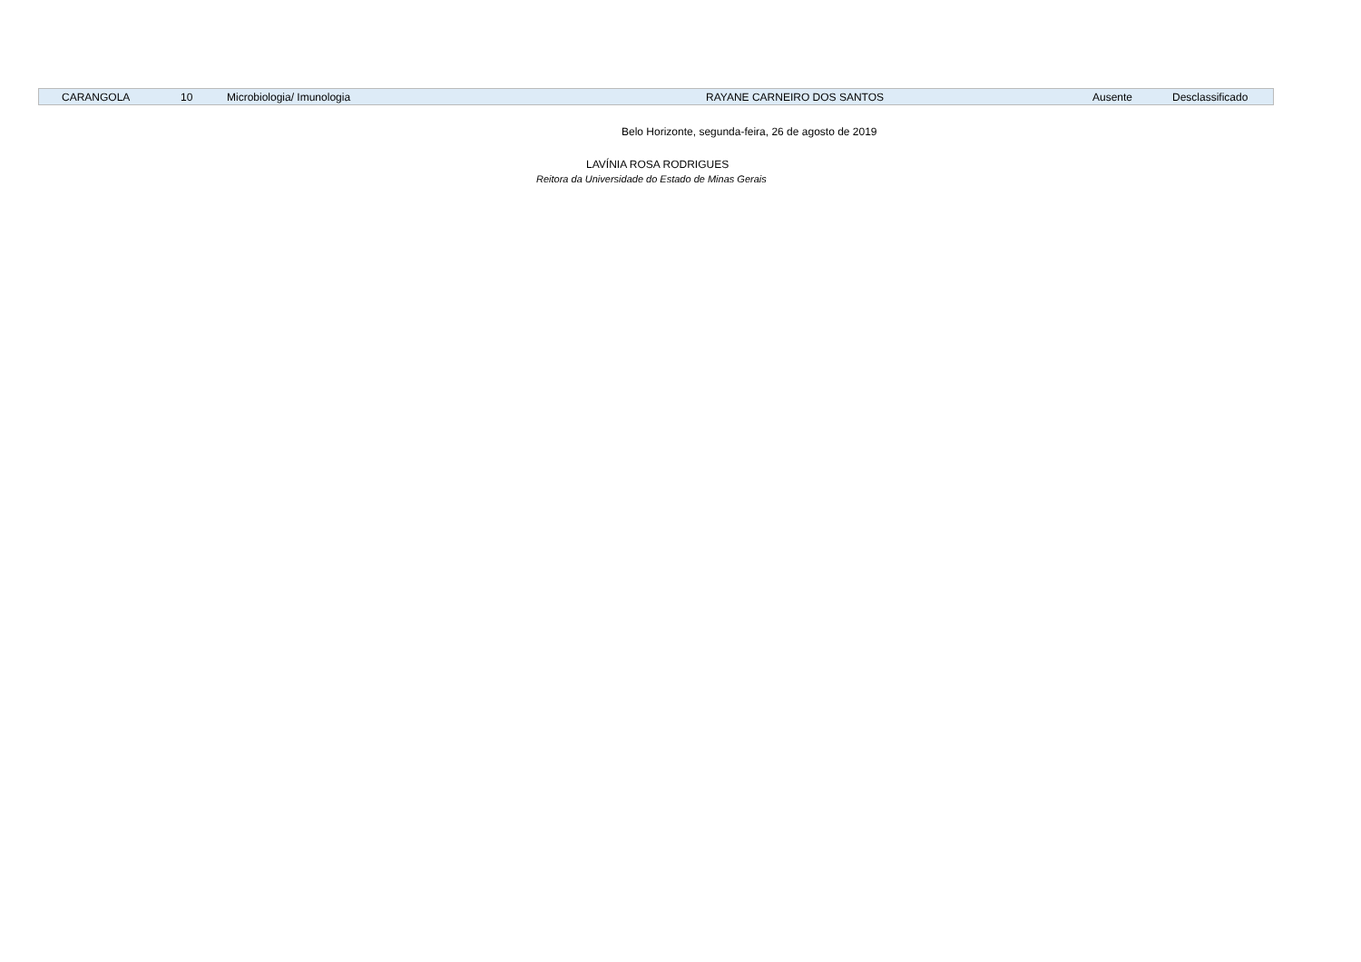| | CARANGOLA | 10 | Microbiologia/ Imunologia | RAYANE CARNEIRO DOS SANTOS | Ausente | Desclassificado |
Belo Horizonte, segunda-feira, 26 de agosto de 2019
LAVÍNIA ROSA RODRIGUES
Reitora da Universidade do Estado de Minas Gerais